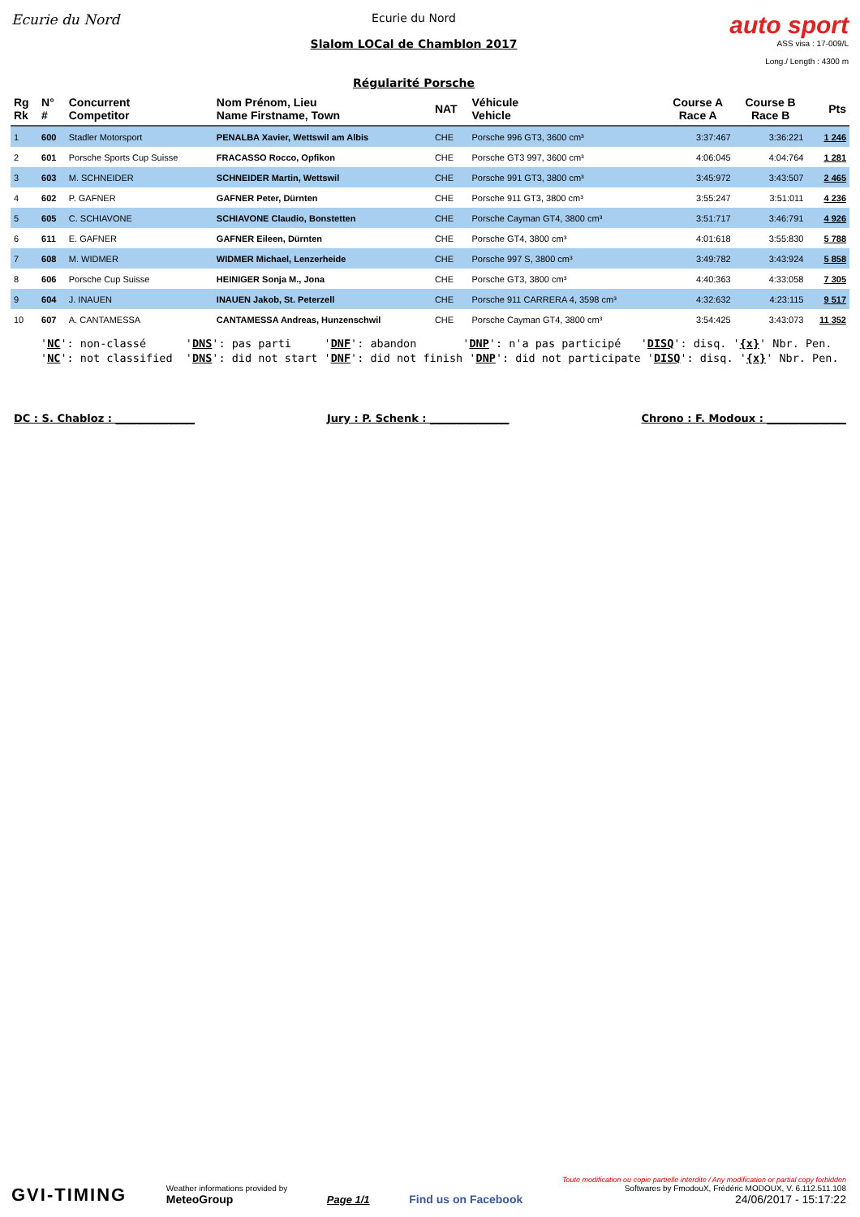Ecurie du Nord
Ecurie du Nord
Slalom LOCal de Chamblon 2017
Régularité Porsche
auto sport
ASS visa : 17-009/L
Long./ Length : 4300 m
| Rg Rk | N° # | Concurrent Competitor | Nom Prénom, Lieu Name Firstname, Town | NAT | Véhicule Vehicle | Course A Race A | Course B Race B | Pts |
| --- | --- | --- | --- | --- | --- | --- | --- | --- |
| 1 | 600 | Stadler Motorsport | PENALBA Xavier, Wettswil am Albis | CHE | Porsche 996 GT3, 3600 cm³ | 3:37:467 | 3:36:221 | 1 246 |
| 2 | 601 | Porsche Sports Cup Suisse | FRACASSO Rocco, Opfikon | CHE | Porsche GT3 997, 3600 cm³ | 4:06:045 | 4:04:764 | 1 281 |
| 3 | 603 | M. SCHNEIDER | SCHNEIDER Martin, Wettswil | CHE | Porsche 991 GT3, 3800 cm³ | 3:45:972 | 3:43:507 | 2 465 |
| 4 | 602 | P. GAFNER | GAFNER Peter, Dürnten | CHE | Porsche 911 GT3, 3800 cm³ | 3:55:247 | 3:51:011 | 4 236 |
| 5 | 605 | C. SCHIAVONE | SCHIAVONE Claudio, Bonstetten | CHE | Porsche Cayman GT4, 3800 cm³ | 3:51:717 | 3:46:791 | 4 926 |
| 6 | 611 | E. GAFNER | GAFNER Eileen, Dürnten | CHE | Porsche GT4, 3800 cm³ | 4:01:618 | 3:55:830 | 5 788 |
| 7 | 608 | M. WIDMER | WIDMER Michael, Lenzerheide | CHE | Porsche 997 S, 3800 cm³ | 3:49:782 | 3:43:924 | 5 858 |
| 8 | 606 | Porsche Cup Suisse | HEINIGER Sonja M., Jona | CHE | Porsche GT3, 3800 cm³ | 4:40:363 | 4:33:058 | 7 305 |
| 9 | 604 | J. INAUEN | INAUEN Jakob, St. Peterzell | CHE | Porsche 911 CARRERA 4, 3598 cm³ | 4:32:632 | 4:23:115 | 9 517 |
| 10 | 607 | A. CANTAMESSA | CANTAMESSA Andreas, Hunzenschwil | CHE | Porsche Cayman GT4, 3800 cm³ | 3:54:425 | 3:43:073 | 11 352 |
'NC': non-classé 'DNS': pas parti 'DNF': abandon 'DNP': n'a pas participé 'DISQ': disq. '{x}' Nbr. Pen. 'NC': not classified 'DNS': did not start 'DNF': did not finish 'DNP': did not participate 'DISQ': disq. '{x}' Nbr. Pen.
DC : S. Chabloz : _______________ Jury : P. Schenk : _______________ Chrono : F. Modoux : _______________
GVI-TIMING
Weather informations provided by
MeteoGroup
Page 1/1
Find us on Facebook
Toute modification ou copie partielle interdite / Any modification or partial copy forbidden
Softwares by FmodouX, Frédéric MODOUX, V. 6.112.511.108
24/06/2017 - 15:17:22